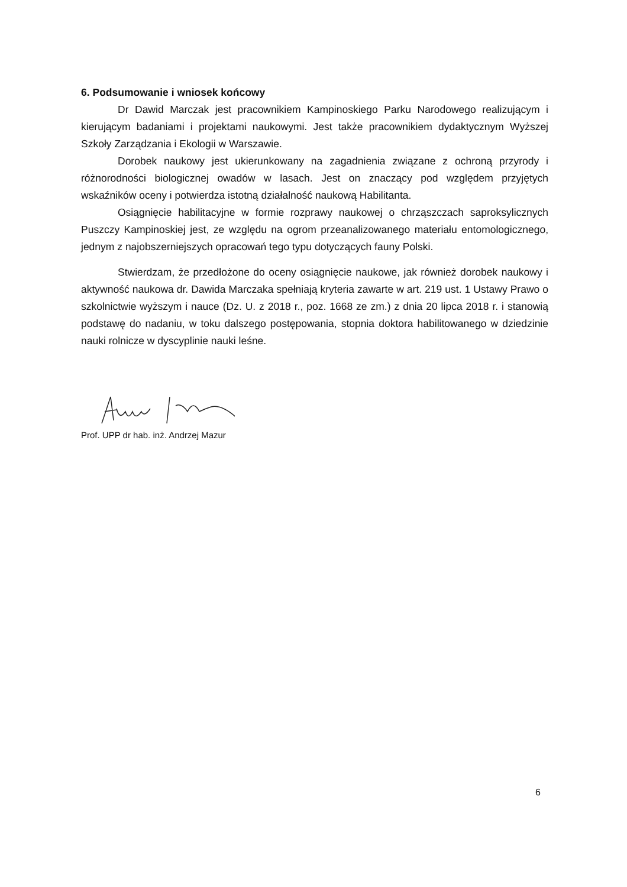6. Podsumowanie i wniosek końcowy
Dr Dawid Marczak jest pracownikiem Kampinoskiego Parku Narodowego realizującym i kierującym badaniami i projektami naukowymi. Jest także pracownikiem dydaktycznym Wyższej Szkoły Zarządzania i Ekologii w Warszawie.
Dorobek naukowy jest ukierunkowany na zagadnienia związane z ochroną przyrody i różnorodności biologicznej owadów w lasach. Jest on znaczący pod względem przyjętych wskaźników oceny i potwierdza istotną działalność naukową Habilitanta.
Osiągnięcie habilitacyjne w formie rozprawy naukowej o chrząszczach saproksylicznych Puszczy Kampinoskiej jest, ze względu na ogrom przeanalizowanego materiału entomologicznego, jednym z najobszerniejszych opracowań tego typu dotyczących fauny Polski.
Stwierdzam, że przedłożone do oceny osiągnięcie naukowe, jak również dorobek naukowy i aktywność naukowa dr. Dawida Marczaka spełniają kryteria zawarte w art. 219 ust. 1 Ustawy Prawo o szkolnictwie wyższym i nauce (Dz. U. z 2018 r., poz. 1668 ze zm.) z dnia 20 lipca 2018 r. i stanowią podstawę do nadaniu, w toku dalszego postępowania, stopnia doktora habilitowanego w dziedzinie nauki rolnicze w dyscyplinie nauki leśne.
Prof. UPP dr hab. inż. Andrzej Mazur
6